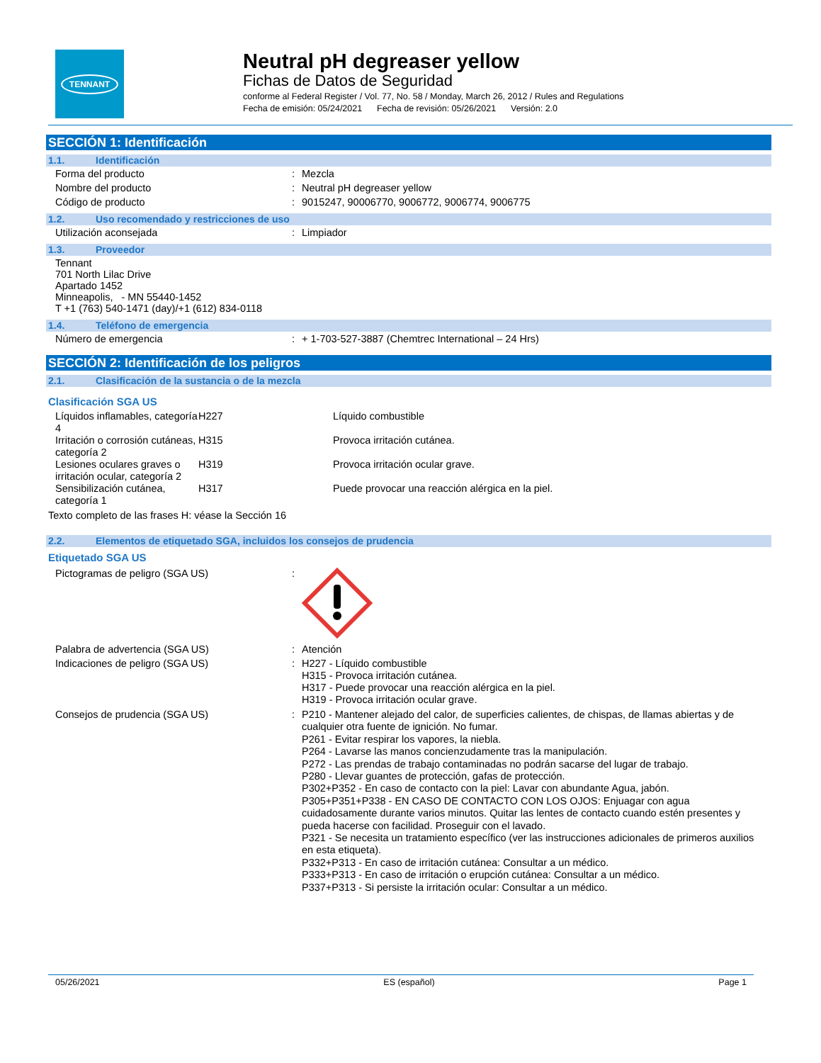TENNANT
Neutral pH degreaser yellow
Fichas de Datos de Seguridad
conforme al Federal Register / Vol. 77, No. 58 / Monday, March 26, 2012 / Rules and Regulations
Fecha de emisión: 05/24/2021 Fecha de revisión: 05/26/2021 Versión: 2.0
SECCIÓN 1: Identificación
1.1. Identificación
| Forma del producto | : | Mezcla |
| Nombre del producto | : | Neutral pH degreaser yellow |
| Código de producto | : | 9015247, 90006770, 9006772, 9006774, 9006775 |
1.2. Uso recomendado y restricciones de uso
| Utilización aconsejada | : | Limpiador |
1.3. Proveedor
| Tennant 701 North Lilac Drive Apartado 1452 Minneapolis, - MN 55440-1452 T +1 (763) 540-1471 (day)/+1 (612) 834-0118 |
1.4. Teléfono de emergencia
| Número de emergencia | : | + 1-703-527-3887 (Chemtrec International – 24 Hrs) |
SECCIÓN 2: Identificación de los peligros
2.1. Clasificación de la sustancia o de la mezcla
Clasificación SGA US
| Líquidos inflamables, categoría 4 | H227 | Líquido combustible |
| Irritación o corrosión cutáneas, categoría 2 | H315 | Provoca irritación cutánea. |
| Lesiones oculares graves o irritación ocular, categoría 2 | H319 | Provoca irritación ocular grave. |
| Sensibilización cutánea, categoría 1 | H317 | Puede provocar una reacción alérgica en la piel. |
Texto completo de las frases H: véase la Sección 16
2.2. Elementos de etiquetado SGA, incluidos los consejos de prudencia
Etiquetado SGA US
| Pictogramas de peligro (SGA US) | : | |
| Palabra de advertencia (SGA US) | : | Atención |
| Indicaciones de peligro (SGA US) | : | H227 - Líquido combustible H315 - Provoca irritación cutánea. H317 - Puede provocar una reacción alérgica en la piel. H319 - Provoca irritación ocular grave. |
| Consejos de prudencia (SGA US) | : | P210 - Mantener alejado del calor, de superficies calientes, de chispas, de llamas abiertas y de cualquier otra fuente de ignición. No fumar. P261 - Evitar respirar los vapores, la niebla. P264 - Lavarse las manos concienzudamente tras la manipulación. P272 - Las prendas de trabajo contaminadas no podrán sacarse del lugar de trabajo. P280 - Llevar guantes de protección, gafas de protección. P302+P352 - En caso de contacto con la piel: Lavar con abundante Agua, jabón. P305+P351+P338 - EN CASO DE CONTACTO CON LOS OJOS: Enjuagar con agua cuidadosamente durante varios minutos. Quitar las lentes de contacto cuando estén presentes y pueda hacerse con facilidad. Proseguir con el lavado. P321 - Se necesita un tratamiento específico (ver las instrucciones adicionales de primeros auxilios en esta etiqueta). P332+P313 - En caso de irritación cutánea: Consultar a un médico. P333+P313 - En caso de irritación o erupción cutánea: Consultar a un médico. P337+P313 - Si persiste la irritación ocular: Consultar a un médico. |
05/26/2021 ES (español) Page 1